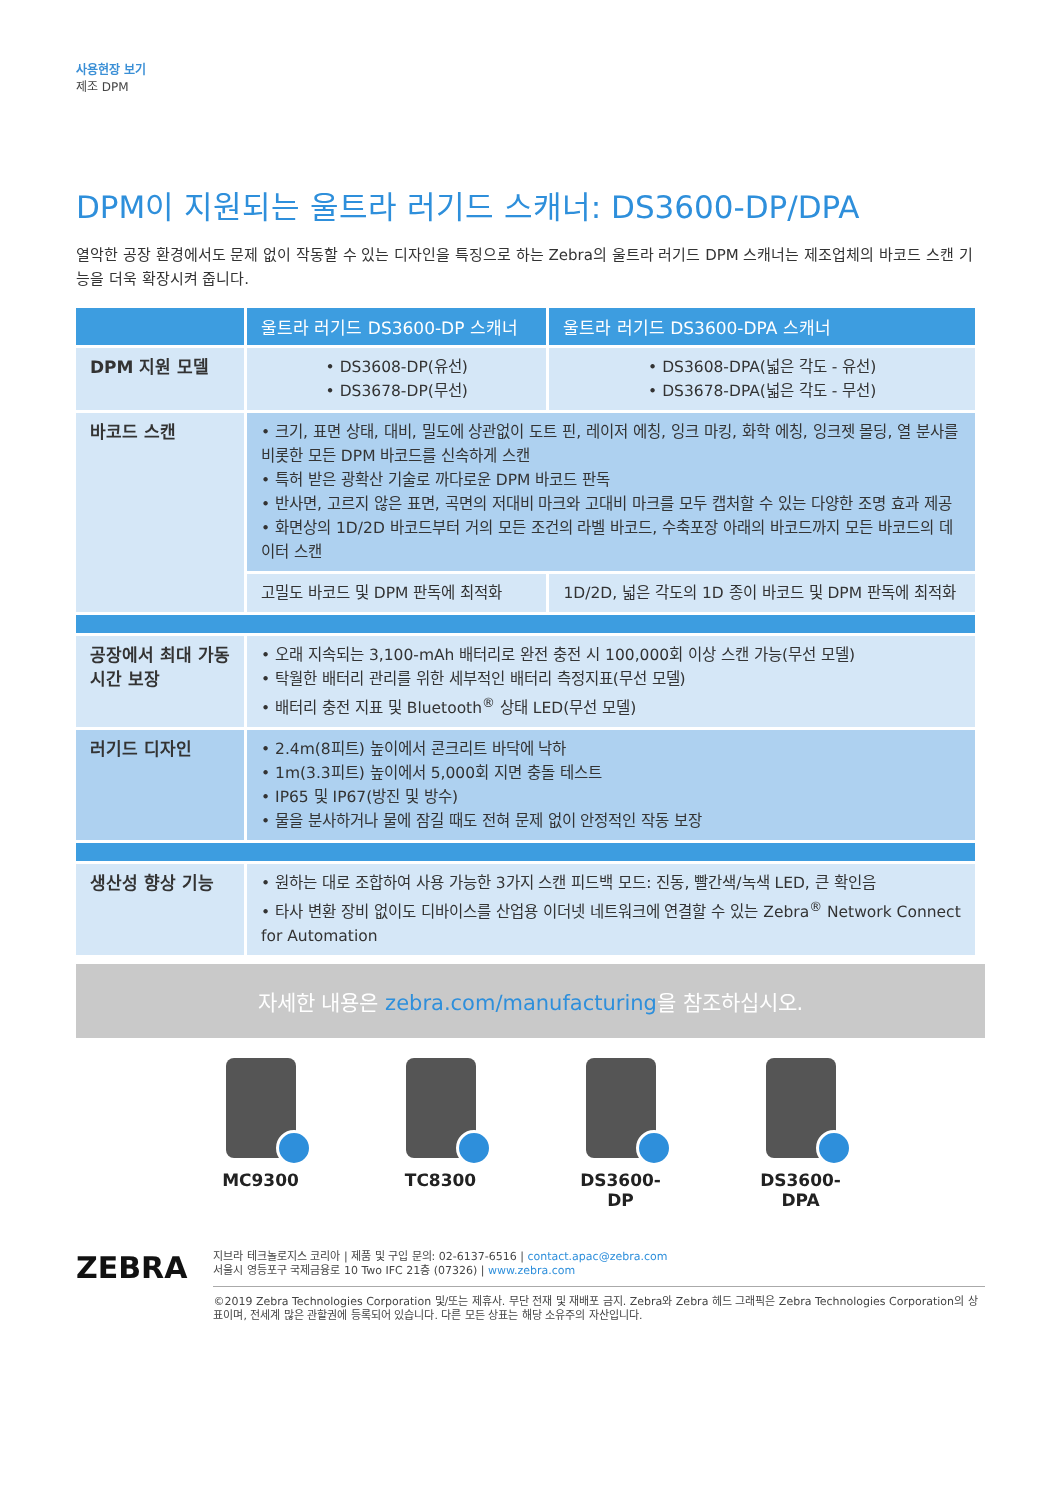사용현장 보기
제조 DPM
DPM이 지원되는 울트라 러기드 스캐너: DS3600-DP/DPA
열악한 공장 환경에서도 문제 없이 작동할 수 있는 디자인을 특징으로 하는 Zebra의 울트라 러기드 DPM 스캐너는 제조업체의 바코드 스캔 기능을 더욱 확장시켜 줍니다.
| | 울트라 러기드 DS3600-DP 스캐너 | 울트라 러기드 DS3600-DPA 스캐너 |
| --- | --- | --- |
| DPM 지원 모델 | • DS3608-DP(유선) • DS3678-DP(무선) | • DS3608-DPA(넓은 각도 - 유선) • DS3678-DPA(넓은 각도 - 무선) |
| 바코드 스캔 | • 크기, 표면 상태, 대비, 밀도에 상관없이 도트 핀, 레이저 에칭, 잉크 마킹, 화학 에칭, 잉크젯 몰딩, 열 분사를 비롯한 모든 DPM 바코드를 신속하게 스캔 • 특허 받은 광확산 기술로 까다로운 DPM 바코드 판독 • 반사면, 고르지 않은 표면, 곡면의 저대비 마크와 고대비 마크를 모두 캡처할 수 있는 다양한 조명 효과 제공 • 화면상의 1D/2D 바코드부터 거의 모든 조건의 라벨 바코드, 수축포장 아래의 바코드까지 모든 바코드의 데이터 스캔 | |
| | 고밀도 바코드 및 DPM 판독에 최적화 | 1D/2D, 넓은 각도의 1D 종이 바코드 및 DPM 판독에 최적화 |
| 공장에서 최대 가동시간 보장 | • 오래 지속되는 3,100-mAh 배터리로 완전 충전 시 100,000회 이상 스캔 가능(무선 모델) • 탁월한 배터리 관리를 위한 세부적인 배터리 측정지표(무선 모델) • 배터리 충전 지표 및 Bluetooth<sup>®</sup> 상태 LED(무선 모델) | |
| 러기드 디자인 | • 2.4m(8피트) 높이에서 콘크리트 바닥에 낙하 • 1m(3.3피트) 높이에서 5,000회 지면 충돌 테스트 • IP65 및 IP67(방진 및 방수) • 물을 분사하거나 물에 잠길 때도 전혀 문제 없이 안정적인 작동 보장 | |
| 생산성 향상 기능 | • 원하는 대로 조합하여 사용 가능한 3가지 스캔 피드백 모드: 진동, 빨간색/녹색 LED, 큰 확인음 • 타사 변환 장비 없이도 디바이스를 산업용 이더넷 네트워크에 연결할 수 있는 Zebra<sup>®</sup> Network Connect for Automation | |
자세한 내용은 zebra.com/manufacturing을 참조하십시오.
MC9300 TC8300 DS3600-DP DS3600-DPA
ZEBRA
지브라 테크놀로지스 코리아 | 제품 및 구입 문의: 02-6137-6516 | contact.apac@zebra.com
서울시 영등포구 국제금융로 10 Two IFC 21층 (07326) | www.zebra.com
©2019 Zebra Technologies Corporation 및/또는 제휴사. 무단 전재 및 재배포 금지. Zebra와 Zebra 헤드 그래픽은 Zebra Technologies Corporation의 상표이며, 전세계 많은 관할권에 등록되어 있습니다. 다른 모든 상표는 해당 소유주의 자산입니다.